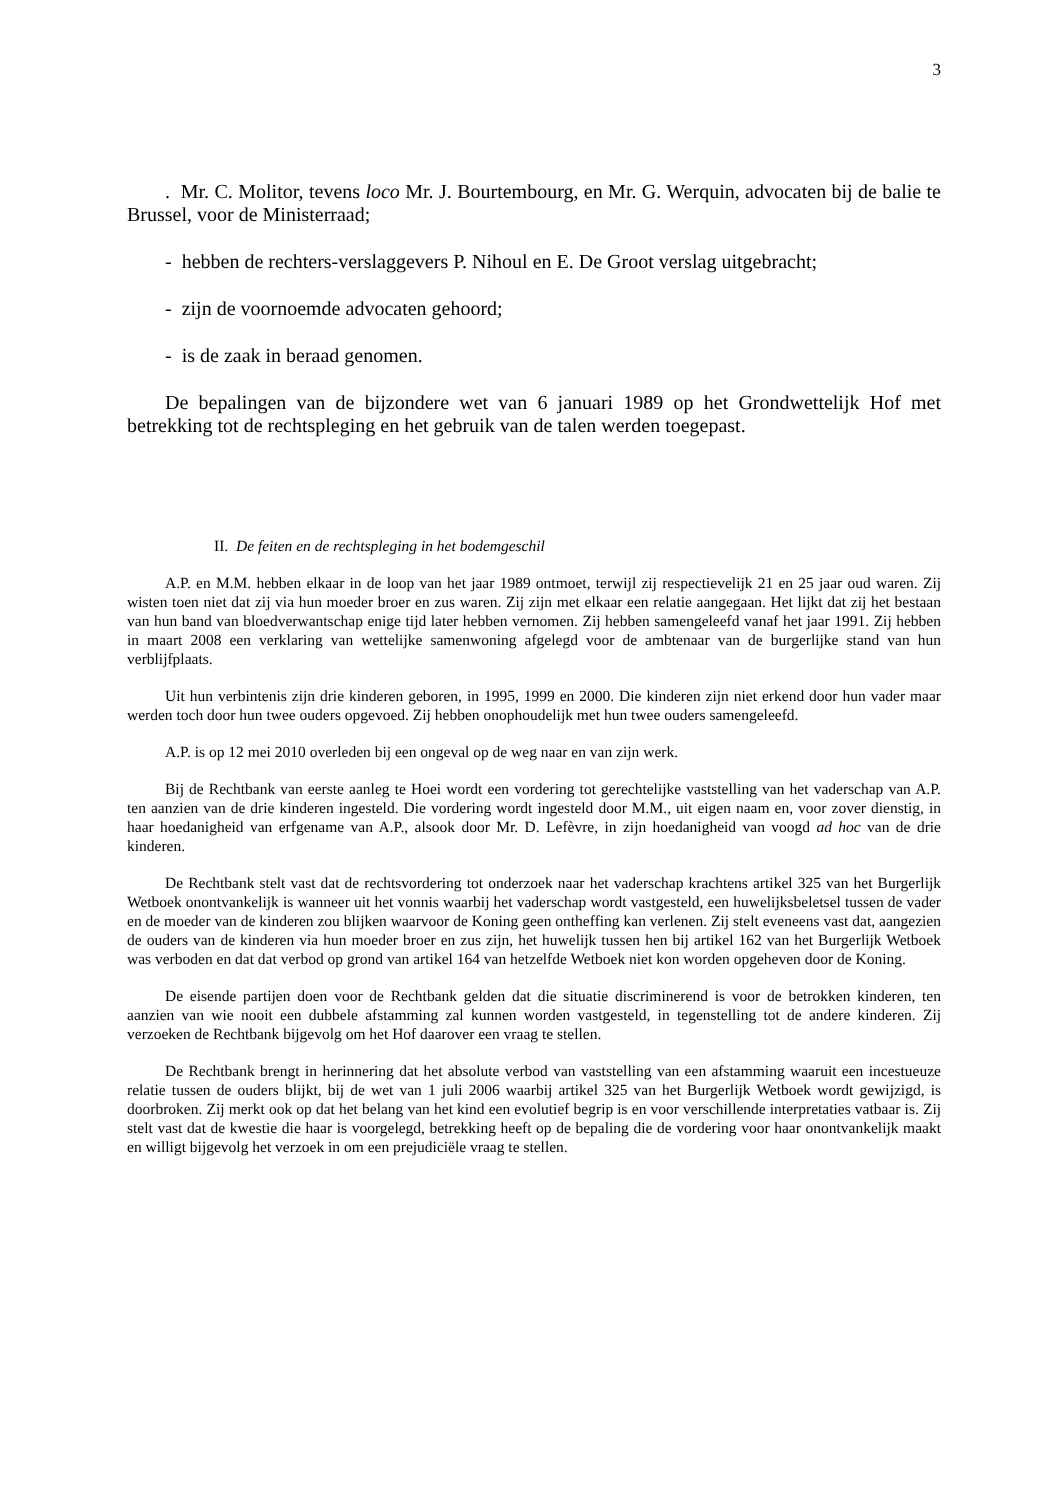3
. Mr. C. Molitor, tevens loco Mr. J. Bourtembourg, en Mr. G. Werquin, advocaten bij de balie te Brussel, voor de Ministerraad;
- hebben de rechters-verslaggevers P. Nihoul en E. De Groot verslag uitgebracht;
- zijn de voornoemde advocaten gehoord;
- is de zaak in beraad genomen.
De bepalingen van de bijzondere wet van 6 januari 1989 op het Grondwettelijk Hof met betrekking tot de rechtspleging en het gebruik van de talen werden toegepast.
II. De feiten en de rechtspleging in het bodemgeschil
A.P. en M.M. hebben elkaar in de loop van het jaar 1989 ontmoet, terwijl zij respectievelijk 21 en 25 jaar oud waren. Zij wisten toen niet dat zij via hun moeder broer en zus waren. Zij zijn met elkaar een relatie aangegaan. Het lijkt dat zij het bestaan van hun band van bloedverwantschap enige tijd later hebben vernomen. Zij hebben samengeleefd vanaf het jaar 1991. Zij hebben in maart 2008 een verklaring van wettelijke samenwoning afgelegd voor de ambtenaar van de burgerlijke stand van hun verblijfplaats.
Uit hun verbintenis zijn drie kinderen geboren, in 1995, 1999 en 2000. Die kinderen zijn niet erkend door hun vader maar werden toch door hun twee ouders opgevoed. Zij hebben onophoudelijk met hun twee ouders samengeleefd.
A.P. is op 12 mei 2010 overleden bij een ongeval op de weg naar en van zijn werk.
Bij de Rechtbank van eerste aanleg te Hoei wordt een vordering tot gerechtelijke vaststelling van het vaderschap van A.P. ten aanzien van de drie kinderen ingesteld. Die vordering wordt ingesteld door M.M., uit eigen naam en, voor zover dienstig, in haar hoedanigheid van erfgename van A.P., alsook door Mr. D. Lefèvre, in zijn hoedanigheid van voogd ad hoc van de drie kinderen.
De Rechtbank stelt vast dat de rechtsvordering tot onderzoek naar het vaderschap krachtens artikel 325 van het Burgerlijk Wetboek onontvankelijk is wanneer uit het vonnis waarbij het vaderschap wordt vastgesteld, een huwelijksbeletsel tussen de vader en de moeder van de kinderen zou blijken waarvoor de Koning geen ontheffing kan verlenen. Zij stelt eveneens vast dat, aangezien de ouders van de kinderen via hun moeder broer en zus zijn, het huwelijk tussen hen bij artikel 162 van het Burgerlijk Wetboek was verboden en dat dat verbod op grond van artikel 164 van hetzelfde Wetboek niet kon worden opgeheven door de Koning.
De eisende partijen doen voor de Rechtbank gelden dat die situatie discriminerend is voor de betrokken kinderen, ten aanzien van wie nooit een dubbele afstamming zal kunnen worden vastgesteld, in tegenstelling tot de andere kinderen. Zij verzoeken de Rechtbank bijgevolg om het Hof daarover een vraag te stellen.
De Rechtbank brengt in herinnering dat het absolute verbod van vaststelling van een afstamming waaruit een incestueuze relatie tussen de ouders blijkt, bij de wet van 1 juli 2006 waarbij artikel 325 van het Burgerlijk Wetboek wordt gewijzigd, is doorbroken. Zij merkt ook op dat het belang van het kind een evolutief begrip is en voor verschillende interpretaties vatbaar is. Zij stelt vast dat de kwestie die haar is voorgelegd, betrekking heeft op de bepaling die de vordering voor haar onontvankelijk maakt en willigt bijgevolg het verzoek in om een prejudiciële vraag te stellen.